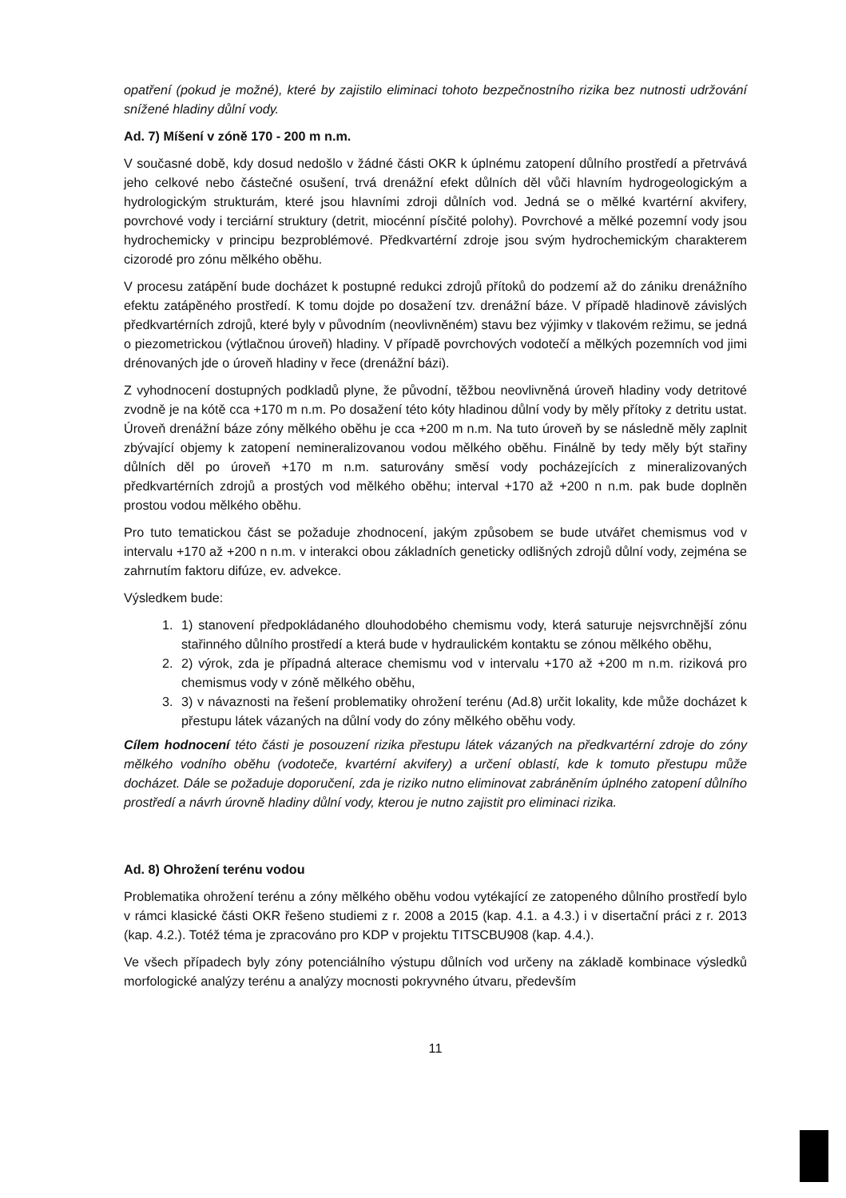opatření (pokud je možné), které by zajistilo eliminaci tohoto bezpečnostního rizika bez nutnosti udržování snížené hladiny důlní vody.
Ad. 7) Míšení v zóně 170 - 200 m n.m.
V současné době, kdy dosud nedošlo v žádné části OKR k úplnému zatopení důlního prostředí a přetrvává jeho celkové nebo částečné osušení, trvá drenážní efekt důlních děl vůči hlavním hydrogeologickým a hydrologickým strukturám, které jsou hlavními zdroji důlních vod. Jedná se o mělké kvartérní akvifery, povrchové vody i terciární struktury (detrit, miocénní písčité polohy). Povrchové a mělké pozemní vody jsou hydrochemicky v principu bezproblémové. Předkvartérní zdroje jsou svým hydrochemickým charakterem cizorodé pro zónu mělkého oběhu.
V procesu zatápění bude docházet k postupné redukci zdrojů přítoků do podzemí až do zániku drenážního efektu zatápěného prostředí. K tomu dojde po dosažení tzv. drenážní báze. V případě hladinově závislých předkvartérních zdrojů, které byly v původním (neovlivněném) stavu bez výjimky v tlakovém režimu, se jedná o piezometrickou (výtlačnou úroveň) hladiny. V případě povrchových vodotečí a mělkých pozemních vod jimi drénovaných jde o úroveň hladiny v řece (drenážní bázi).
Z vyhodnocení dostupných podkladů plyne, že původní, těžbou neovlivněná úroveň hladiny vody detritové zvodně je na kótě cca +170 m n.m. Po dosažení této kóty hladinou důlní vody by měly přítoky z detritu ustat. Úroveň drenážní báze zóny mělkého oběhu je cca +200 m n.m. Na tuto úroveň by se následně měly zaplnit zbývající objemy k zatopení nemineralizovanou vodou mělkého oběhu. Finálně by tedy měly být stařiny důlních děl po úroveň +170 m n.m. saturovány směsí vody pocházejících z mineralizovaných předkvartérních zdrojů a prostých vod mělkého oběhu; interval +170 až +200 n n.m. pak bude doplněn prostou vodou mělkého oběhu.
Pro tuto tematickou část se požaduje zhodnocení, jakým způsobem se bude utvářet chemismus vod v intervalu +170 až +200 n n.m. v interakci obou základních geneticky odlišných zdrojů důlní vody, zejména se zahrnutím faktoru difúze, ev. advekce.
Výsledkem bude:
1. 1) stanovení předpokládaného dlouhodobého chemismu vody, která saturuje nejsvrchnější zónu stařinného důlního prostředí a která bude v hydraulickém kontaktu se zónou mělkého oběhu,
2. 2) výrok, zda je případná alterace chemismu vod v intervalu +170 až +200 m n.m. riziková pro chemismus vody v zóně mělkého oběhu,
3. 3) v návaznosti na řešení problematiky ohrožení terénu (Ad.8) určit lokality, kde může docházet k přestupu látek vázaných na důlní vody do zóny mělkého oběhu vody.
Cílem hodnocení této části je posouzení rizika přestupu látek vázaných na předkvartérní zdroje do zóny mělkého vodního oběhu (vodoteče, kvartérní akvifery) a určení oblastí, kde k tomuto přestupu může docházet. Dále se požaduje doporučení, zda je riziko nutno eliminovat zabráněním úplného zatopení důlního prostředí a návrh úrovně hladiny důlní vody, kterou je nutno zajistit pro eliminaci rizika.
Ad. 8) Ohrožení terénu vodou
Problematika ohrožení terénu a zóny mělkého oběhu vodou vytékající ze zatopeného důlního prostředí bylo v rámci klasické části OKR řešeno studiemi z r. 2008 a 2015 (kap. 4.1. a 4.3.) i v disertační práci z r. 2013 (kap. 4.2.). Totéž téma je zpracováno pro KDP v projektu TITSCBU908 (kap. 4.4.).
Ve všech případech byly zóny potenciálního výstupu důlních vod určeny na základě kombinace výsledků morfologické analýzy terénu a analýzy mocnosti pokryvného útvaru, především
11